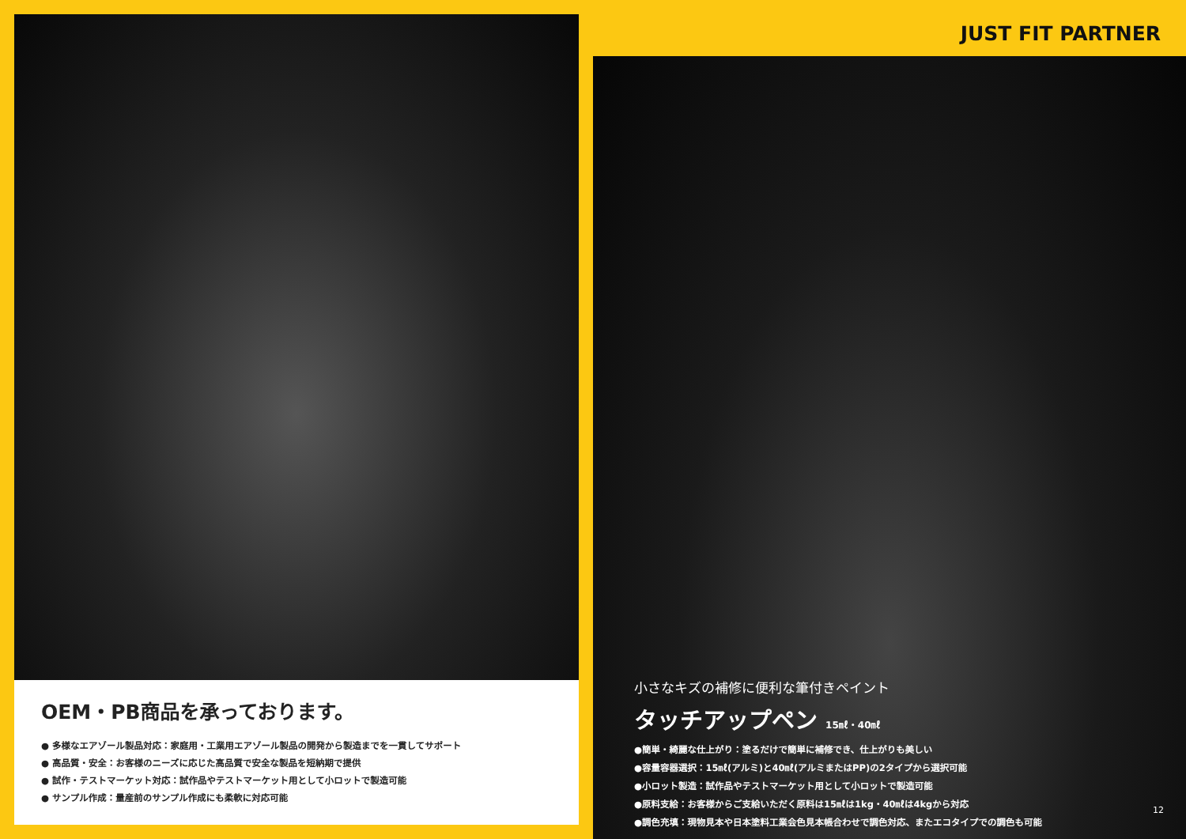OEM・PB商品を承っております。
● 多様なエアゾール製品対応：家庭用・工業用エアゾール製品の開発から製造までを一貫してサポート
● 高品質・安全：お客様のニーズに応じた高品質で安全な製品を短納期で提供
● 試作・テストマーケット対応：試作品やテストマーケット用として小ロットで製造可能
● サンプル作成：量産前のサンプル作成にも柔軟に対応可能
JUST FIT PARTNER
小さなキズの補修に便利な筆付きペイント
タッチアップペン 15㎖・40㎖
●簡単・綺麗な仕上がり：塗るだけで簡単に補修でき、仕上がりも美しい
●容量容器選択：15㎖(アルミ)と40㎖(アルミまたはPP)の2タイプから選択可能
●小ロット製造：試作品やテストマーケット用として小ロットで製造可能
●原料支給：お客様からご支給いただく原料は15㎖は1kg・40㎖は4kgから対応
●調色充填：現物見本や日本塗料工業会色見本帳合わせで調色対応、またエコタイプでの調色も可能
12